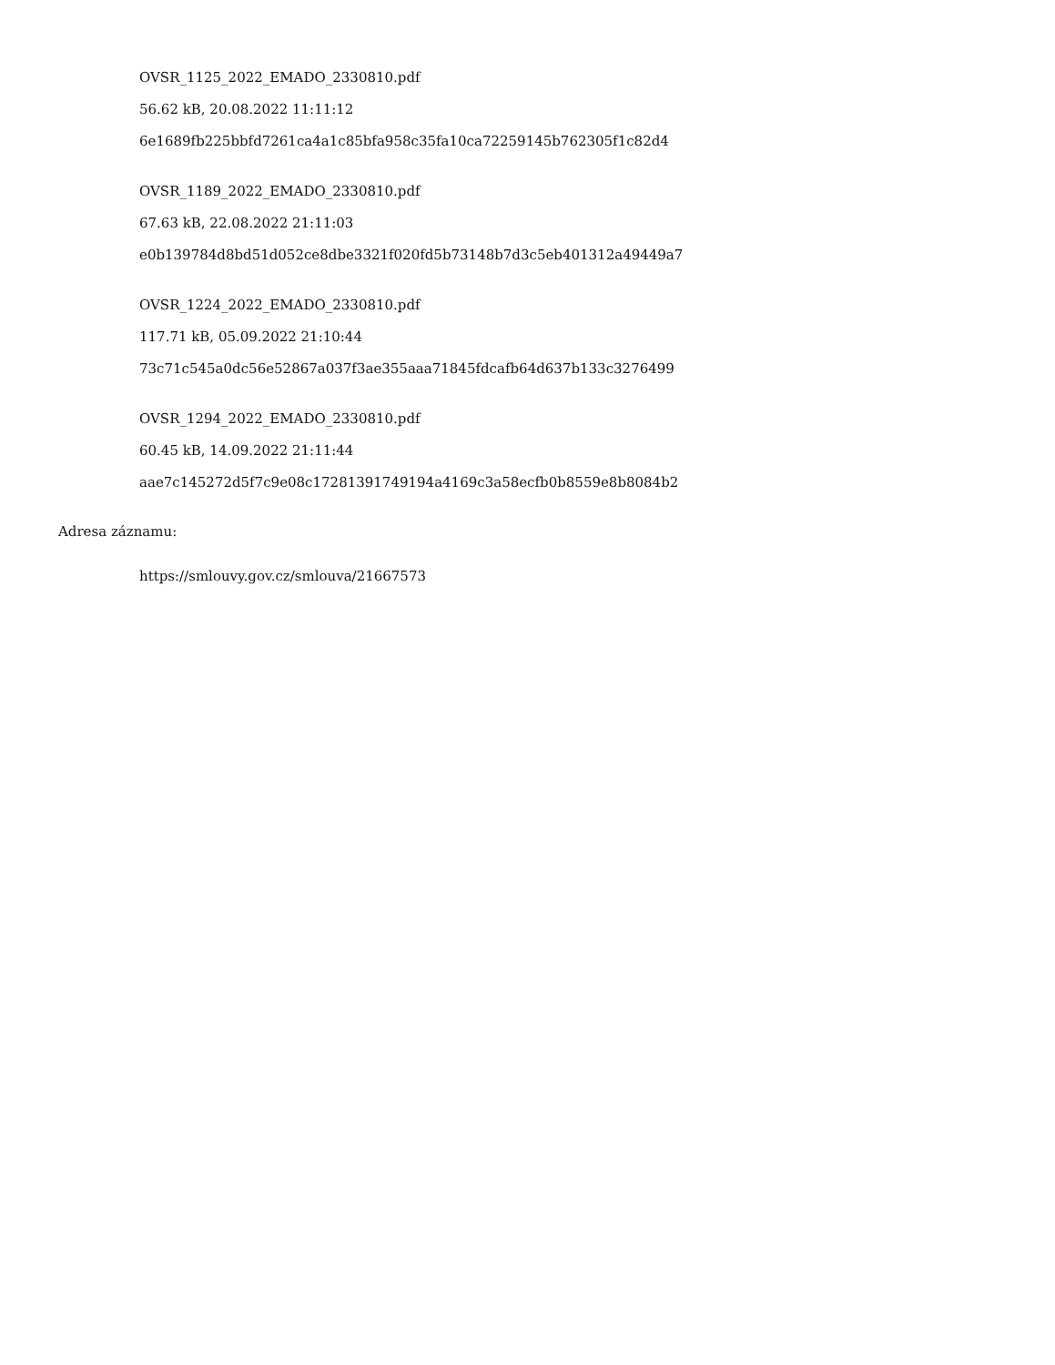OVSR_1125_2022_EMADO_2330810.pdf
56.62 kB, 20.08.2022 11:11:12
6e1689fb225bbfd7261ca4a1c85bfa958c35fa10ca72259145b762305f1c82d4
OVSR_1189_2022_EMADO_2330810.pdf
67.63 kB, 22.08.2022 21:11:03
e0b139784d8bd51d052ce8dbe3321f020fd5b73148b7d3c5eb401312a49449a7
OVSR_1224_2022_EMADO_2330810.pdf
117.71 kB, 05.09.2022 21:10:44
73c71c545a0dc56e52867a037f3ae355aaa71845fdcafb64d637b133c3276499
OVSR_1294_2022_EMADO_2330810.pdf
60.45 kB, 14.09.2022 21:11:44
aae7c145272d5f7c9e08c17281391749194a4169c3a58ecfb0b8559e8b8084b2
Adresa záznamu:
https://smlouvy.gov.cz/smlouva/21667573